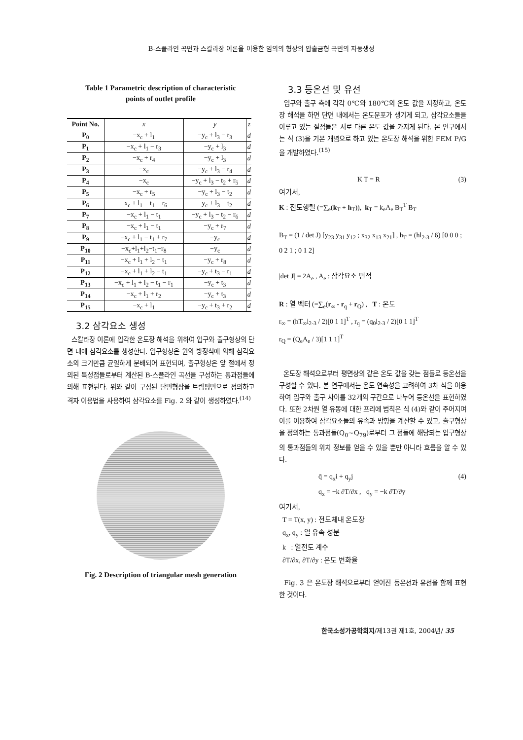B-스플라인 곡면과 스칼라장 이론을 이용한 임의의 형상의 압출금형 곡면의 자동생성
Table 1 Parametric description of characteristic
points of outlet profile
| Point No. | x | y | z |
| --- | --- | --- | --- |
| P<sub>0</sub> | −x<sub>c</sub> + l<sub>1</sub> | −y<sub>c</sub> + l<sub>3</sub> − r<sub>3</sub> | d |
| P<sub>1</sub> | −x<sub>c</sub> + l<sub>1</sub> − r<sub>3</sub> | −y<sub>c</sub> + l<sub>3</sub> | d |
| P<sub>2</sub> | −x<sub>c</sub> + r<sub>4</sub> | −y<sub>c</sub> + l<sub>3</sub> | d |
| P<sub>3</sub> | −x<sub>c</sub> | −y<sub>c</sub> + l<sub>3</sub> − r<sub>4</sub> | d |
| P<sub>4</sub> | −x<sub>c</sub> | −y<sub>c</sub> + l<sub>3</sub> − t<sub>2</sub> + r<sub>5</sub> | d |
| P<sub>5</sub> | −x<sub>c</sub> + r<sub>5</sub> | −y<sub>c</sub> + l<sub>3</sub> − t<sub>2</sub> | d |
| P<sub>6</sub> | −x<sub>c</sub> + l<sub>1</sub> − t<sub>1</sub> − r<sub>6</sub> | −y<sub>c</sub> + l<sub>3</sub> − t<sub>2</sub> | d |
| P<sub>7</sub> | −x<sub>c</sub> + l<sub>1</sub> − t<sub>1</sub> | −y<sub>c</sub> + l<sub>3</sub> − t<sub>2</sub> − r<sub>6</sub> | d |
| P<sub>8</sub> | −x<sub>c</sub> + l<sub>1</sub> − t<sub>1</sub> | −y<sub>c</sub> + r<sub>7</sub> | d |
| P<sub>9</sub> | −x<sub>c</sub> + l<sub>1</sub> − t<sub>1</sub> + r<sub>7</sub> | −y<sub>c</sub> | d |
| P<sub>10</sub> | −x<sub>c</sub>+l<sub>1</sub>+l<sub>2</sub>−t<sub>1</sub>−r<sub>8</sub> | −y<sub>c</sub> | d |
| P<sub>11</sub> | −x<sub>c</sub> + l<sub>1</sub> + l<sub>2</sub> − t<sub>1</sub> | −y<sub>c</sub> + r<sub>8</sub> | d |
| P<sub>12</sub> | −x<sub>c</sub> + l<sub>1</sub> + l<sub>2</sub> − t<sub>1</sub> | −y<sub>c</sub> + t<sub>3</sub> − r<sub>1</sub> | d |
| P<sub>13</sub> | −x<sub>c</sub> + l<sub>1</sub> + l<sub>2</sub> − t<sub>1</sub> − r<sub>1</sub> | −y<sub>c</sub> + t<sub>3</sub> | d |
| P<sub>14</sub> | −x<sub>c</sub> + l<sub>1</sub> + r<sub>2</sub> | −y<sub>c</sub> + t<sub>3</sub> | d |
| P<sub>15</sub> | −x<sub>c</sub> + l<sub>1</sub> | −y<sub>c</sub> + t<sub>3</sub> + r<sub>2</sub> | d |
3.2 삼각요소 생성
스칼라장 이론에 입각한 온도장 해석을 위하여 입구와 출구형상의 단면 내에 삼각요소를 생성한다. 입구형상은 원의 방정식에 의해 삼각요소의 크기만큼 균일하게 분배되어 표현되며, 출구형상은 앞 절에서 정의된 특성점들로부터 계산된 B-스플라인 곡선을 구성하는 통과점들에 의해 표현된다. 위와 같이 구성된 단면형상을 트림평면으로 정의하고 격자 이용법을 사용하여 삼각요소를 Fig. 2 와 같이 생성하였다.<sup>(14)</sup>
Fig. 2 Description of triangular mesh generation
3.3 등온선 및 유선
입구와 출구 측에 각각 0℃와 180℃의 온도 값을 지정하고, 온도장 해석을 하면 단면 내에서는 온도분포가 생기게 되고, 삼각요소들을 이루고 있는 절점들은 서로 다른 온도 값을 가지게 된다. 본 연구에서는 식 (3)을 기본 개념으로 하고 있는 온도장 해석을 위한 FEM P/G 을 개발하였다.<sup>(15)</sup>
K T = R (3)
여기서,
K : 전도행렬 (=∑<sub>e</sub>(k<sub>T</sub> + h<sub>T</sub>)), k<sub>T</sub> = k<sub>e</sub>A<sub>e</sub> B<sub>T</sub><sup>T</sup> B<sub>T</sub>
B<sub>T</sub> = (1 / det J) [y<sub>23</sub> y<sub>31</sub> y<sub>12</sub> ; x<sub>32</sub> x<sub>13</sub> x<sub>21</sub>] , h<sub>T</sub> = (hl<sub>2-3</sub> / 6) [0 0 0 ; 0 2 1 ; 0 1 2]
|det J| = 2A<sub>e</sub> , A<sub>e</sub> : 삼각요소 면적
R : 열 벡터 (=∑<sub>e</sub>(r<sub>∞</sub> - r<sub>q</sub> + r<sub>Q</sub>) , T : 온도
r<sub>∞</sub> = (hT<sub>∞</sub>l<sub>2-3</sub> / 2)[0 1 1]<sup>T</sup> , r<sub>q</sub> = (q<sub>0</sub>l<sub>2-3</sub> / 2)[0 1 1]<sup>T</sup>
r<sub>Q</sub> = (Q<sub>e</sub>A<sub>e</sub> / 3)[1 1 1]<sup>T</sup>
온도장 해석으로부터 평면상의 같은 온도 값을 갖는 점들로 등온선을 구성할 수 있다. 본 연구에서는 온도 연속성을 고려하여 3차 식을 이용하여 입구와 출구 사이를 32개의 구간으로 나누어 등온선을 표현하였다. 또한 2차원 열 유동에 대한 프리에 법칙은 식 (4)와 같이 주어지며 이를 이용하여 삼각요소들의 유속과 방향을 계산할 수 있고, 출구형상을 정의하는 통과점들(Q<sub>0</sub>~Q<sub>79</sub>)로부터 그 점들에 해당되는 입구형상의 통과점들의 위치 정보를 얻을 수 있을 뿐만 아니라 흐름을 알 수 있다.
q̄ = q<sub>x</sub>i + q<sub>y</sub>j (4)
q<sub>x</sub> = −k ∂T/∂x , q<sub>y</sub> = −k ∂T/∂y
여기서,
T = T(x, y) : 전도체내 온도장
q<sub>x</sub>, q<sub>y</sub> : 열 유속 성분
k : 열전도 계수
∂T/∂x, ∂T/∂y : 온도 변화율
Fig. 3 은 온도장 해석으로부터 얻어진 등온선과 유선을 함께 표현한 것이다.
한국소성가공학회지/제13권 제1호, 2004년/ 35